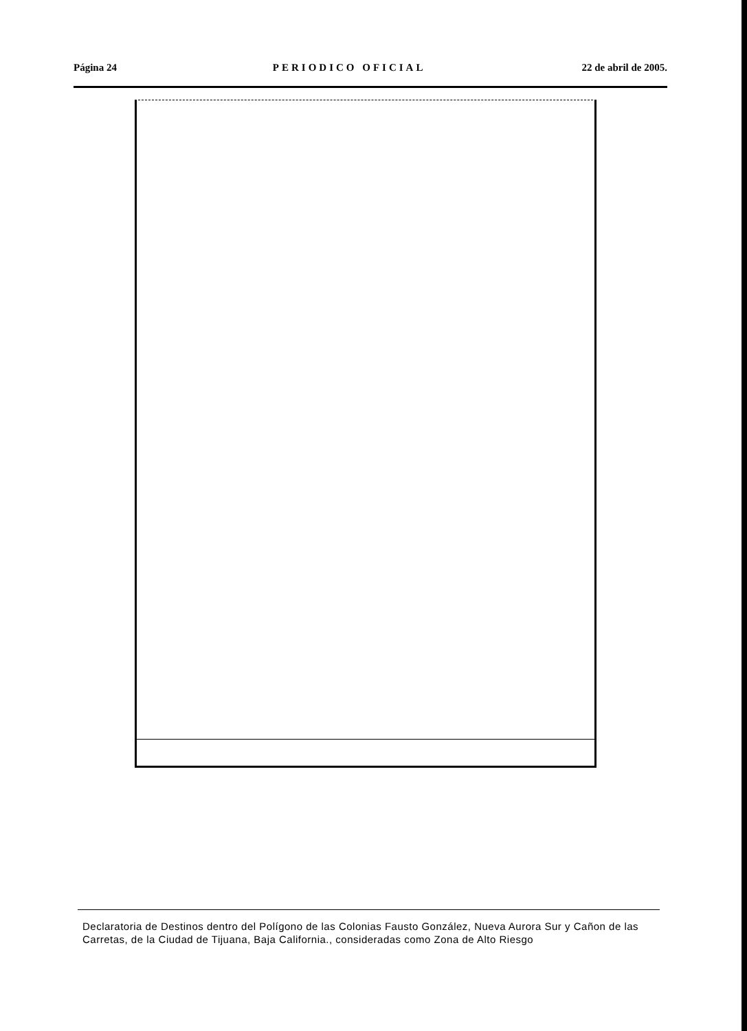Página 24 PERIODICO OFICIAL 22 de abril de 2005.
Declaratoria de Destinos dentro del Polígono de las Colonias Fausto González, Nueva Aurora Sur y Cañon de las Carretas, de la Ciudad de Tijuana, Baja California., consideradas como Zona de Alto Riesgo